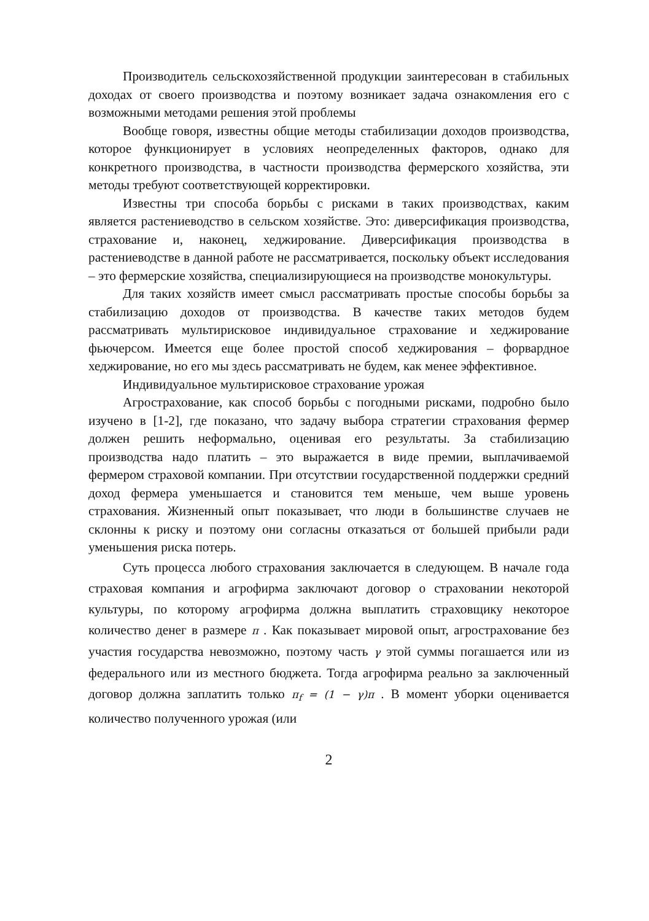Производитель сельскохозяйственной продукции заинтересован в стабильных доходах от своего производства и поэтому возникает задача ознакомления его с возможными методами решения этой проблемы
Вообще говоря, известны общие методы стабилизации доходов производства, которое функционирует в условиях неопределенных факторов, однако для конкретного производства, в частности производства фермерского хозяйства, эти методы требуют соответствующей корректировки.
Известны три способа борьбы с рисками в таких производствах, каким является растениеводство в сельском хозяйстве. Это: диверсификация производства, страхование и, наконец, хеджирование. Диверсификация производства в растениеводстве в данной работе не рассматривается, поскольку объект исследования – это фермерские хозяйства, специализирующиеся на производстве монокультуры.
Для таких хозяйств имеет смысл рассматривать простые способы борьбы за стабилизацию доходов от производства. В качестве таких методов будем рассматривать мультирисковое индивидуальное страхование и хеджирование фьючерсом. Имеется еще более простой способ хеджирования – форвардное хеджирование, но его мы здесь рассматривать не будем, как менее эффективное.
Индивидуальное мультирисковое страхование урожая
Агрострахование, как способ борьбы с погодными рисками, подробно было изучено в [1-2], где показано, что задачу выбора стратегии страхования фермер должен решить неформально, оценивая его результаты. За стабилизацию производства надо платить – это выражается в виде премии, выплачиваемой фермером страховой компании. При отсутствии государственной поддержки средний доход фермера уменьшается и становится тем меньше, чем выше уровень страхования. Жизненный опыт показывает, что люди в большинстве случаев не склонны к риску и поэтому они согласны отказаться от большей прибыли ради уменьшения риска потерь.
Суть процесса любого страхования заключается в следующем. В начале года страховая компания и агрофирма заключают договор о страховании некоторой культуры, по которому агрофирма должна выплатить страховщику некоторое количество денег в размере π . Как показывает мировой опыт, агрострахование без участия государства невозможно, поэтому часть γ этой суммы погашается или из федерального или из местного бюджета. Тогда агрофирма реально за заключенный договор должна заплатить только π<sub>f</sub> = (1 − γ)π . В момент уборки оценивается количество полученного урожая (или
2